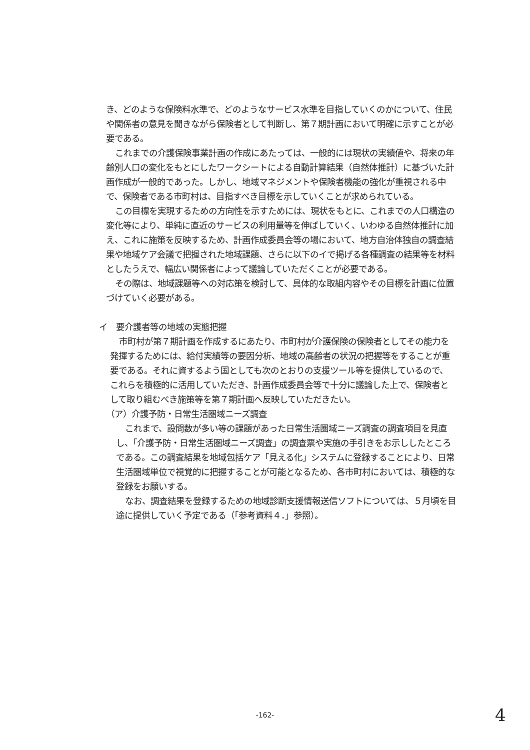き、どのような保険料水準で、どのようなサービス水準を目指していくのかについて、住民や関係者の意見を聞きながら保険者として判断し、第７期計画において明確に示すことが必要である。
これまでの介護保険事業計画の作成にあたっては、一般的には現状の実績値や、将来の年齢別人口の変化をもとにしたワークシートによる自動計算結果（自然体推計）に基づいた計画作成が一般的であった。しかし、地域マネジメントや保険者機能の強化が重視される中で、保険者である市町村は、目指すべき目標を示していくことが求められている。
この目標を実現するための方向性を示すためには、現状をもとに、これまでの人口構造の変化等により、単純に直近のサービスの利用量等を伸ばしていく、いわゆる自然体推計に加え、これに施策を反映するため、計画作成委員会等の場において、地方自治体独自の調査結果や地域ケア会議で把握された地域課題、さらに以下のイで掲げる各種調査の結果等を材料としたうえで、幅広い関係者によって議論していただくことが必要である。
その際は、地域課題等への対応策を検討して、具体的な取組内容やその目標を計画に位置づけていく必要がある。
イ　要介護者等の地域の実態把握
市町村が第７期計画を作成するにあたり、市町村が介護保険の保険者としてその能力を発揮するためには、給付実績等の要因分析、地域の高齢者の状況の把握等をすることが重要である。それに資するよう国としても次のとおりの支援ツール等を提供しているので、これらを積極的に活用していただき、計画作成委員会等で十分に議論した上で、保険者として取り組むべき施策等を第７期計画へ反映していただきたい。
（ア）介護予防・日常生活圏域ニーズ調査
これまで、設問数が多い等の課題があった日常生活圏域ニーズ調査の調査項目を見直し、「介護予防・日常生活圏域ニーズ調査」の調査票や実施の手引きをお示ししたところである。この調査結果を地域包括ケア「見える化」システムに登録することにより、日常生活圏域単位で視覚的に把握することが可能となるため、各市町村においては、積極的な登録をお願いする。
なお、調査結果を登録するための地域診断支援情報送信ソフトについては、５月頃を目途に提供していく予定である（「参考資料４．」参照）。
-162- 4